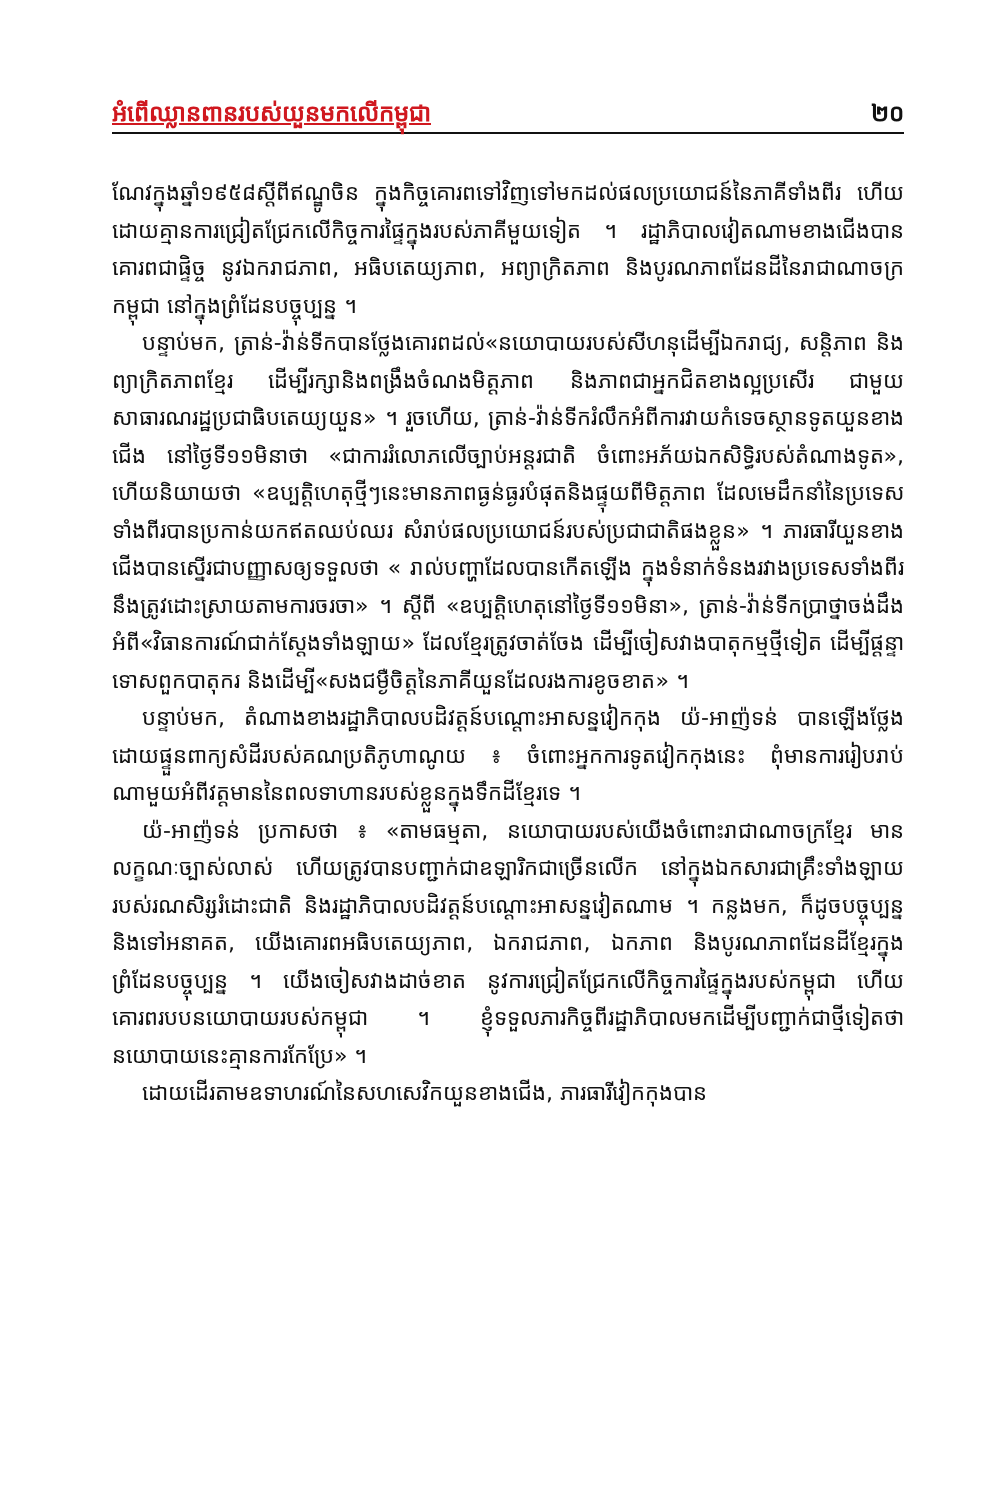អំពើឈ្លានពានរបស់យួនមកលើកម្ពុជា ២០
ណែវក្នុងឆ្នាំ១៩៥៨ស្តីពីឥណ្ឌូចិន ក្នុងកិច្ចគោរពទៅវិញទៅមកដល់ផលប្រយោជន៍នៃភាគីទាំងពីរ ហើយដោយគ្មានការជ្រៀតជ្រែកលើកិច្ចការផ្ទៃក្នុងរបស់ភាគីមួយទៀត ។ រដ្ឋាភិបាលវៀតណាមខាងជើងបានគោរពជាផ្ទិច្ច នូវឯករាជភាព, អធិបតេយ្យភាព, អព្យាក្រិតភាព និងបូរណភាពដែនដីនៃរាជាណាចក្រកម្ពុជា នៅក្នុងព្រំដែនបច្ចុប្បន្ន ។
បន្ទាប់មក, ត្រាន់-វ៉ាន់ទីកបានថ្លែងគោរពដល់«នយោបាយរបស់សីហនុដើម្បីឯករាជ្យ, សន្តិភាព និងព្យាក្រិតភាពខ្មែរ ដើម្បីរក្សានិងពង្រឹងចំណងមិត្តភាព និងភាពជាអ្នកជិតខាងល្អប្រសើរ ជាមួយសាធារណរដ្ឋប្រជាធិបតេយ្យយួន» ។ រួចហើយ, ត្រាន់-វ៉ាន់ទីករំលឹកអំពីការវាយកំទេចស្ថានទូតយួនខាងជើង នៅថ្ងៃទី១១មិនាថា «ជាការរំលោភលើច្បាប់អន្តរជាតិ ចំពោះអភ័យឯកសិទ្ធិរបស់តំណាងទូត», ហើយនិយាយថា «ឧប្បត្តិហេតុថ្មីៗនេះមានភាពធ្ងន់ធ្ងរបំផុតនិងផ្ទុយពីមិត្តភាព ដែលមេដឹកនាំនៃប្រទេសទាំងពីរបានប្រកាន់យកឥតឈប់ឈរ សំរាប់ផលប្រយោជន៍របស់ប្រជាជាតិផងខ្លួន» ។ ភារធារីយួនខាងជើងបានស្នើរជាបញ្ញាសឲ្យទទួលថា « រាល់បញ្ហាដែលបានកើតឡើង ក្នុងទំនាក់ទំនងរវាងប្រទេសទាំងពីរ នឹងត្រូវដោះស្រាយតាមការចរចា» ។ ស្តីពី «ឧប្បត្តិហេតុនៅថ្ងៃទី១១មិនា», ត្រាន់-វ៉ាន់ទីកប្រាថ្នាចង់ដឹងអំពី«វិធានការណ៍ជាក់ស្តែងទាំងឡាយ» ដែលខ្មែរត្រូវចាត់ចែង ដើម្បីចៀសវាងបាតុកម្មថ្មីទៀត ដើម្បីផ្តន្ទាទោសពួកបាតុករ និងដើម្បី«សងជម្ងឺចិត្តនៃភាគីយួនដែលរងការខូចខាត» ។
បន្ទាប់មក, តំណាងខាងរដ្ឋាភិបាលបដិវត្តន៍បណ្តោះអាសន្នវៀកកុង យ៉-អាញ៉ទន់ បានឡើងថ្លែង ដោយផ្ទួនពាក្យសំដីរបស់គណប្រតិភូហាណូយ ៖ ចំពោះអ្នកការទូតវៀកកុងនេះ ពុំមានការរៀបរាប់ណាមួយអំពីវត្តមាននៃពលទាហានរបស់ខ្លួនក្នុងទឹកដីខ្មែរទេ ។
យ៉-អាញ៉ទន់ ប្រកាសថា ៖ «តាមធម្មតា, នយោបាយរបស់យើងចំពោះរាជាណាចក្រខ្មែរ មានលក្ខណៈច្បាស់លាស់ ហើយត្រូវបានបញ្ជាក់ជាឧឡារិកជាច្រើនលើក នៅក្នុងឯកសារជាគ្រឹះទាំងឡាយរបស់រណសិរ្សរំដោះជាតិ និងរដ្ឋាភិបាលបដិវត្តន៍បណ្តោះអាសន្នវៀតណាម ។ កន្លងមក, ក៏ដូចបច្ចុប្បន្ននិងទៅអនាគត, យើងគោរពអធិបតេយ្យភាព, ឯករាជភាព, ឯកភាព និងបូរណភាពដែនដីខ្មែរក្នុងព្រំដែនបច្ចុប្បន្ន ។ យើងចៀសវាងដាច់ខាត នូវការជ្រៀតជ្រែកលើកិច្ចការផ្ទៃក្នុងរបស់កម្ពុជា ហើយគោរពរបបនយោបាយរបស់កម្ពុជា ។ ខ្ញុំទទួលភារកិច្ចពីរដ្ឋាភិបាលមកដើម្បីបញ្ជាក់ជាថ្មីទៀតថា នយោបាយនេះគ្មានការកែប្រែ» ។
ដោយដើរតាមឧទាហរណ៍នៃសហសេវិកយួនខាងជើង, ភារធារីវៀកកុងបាន